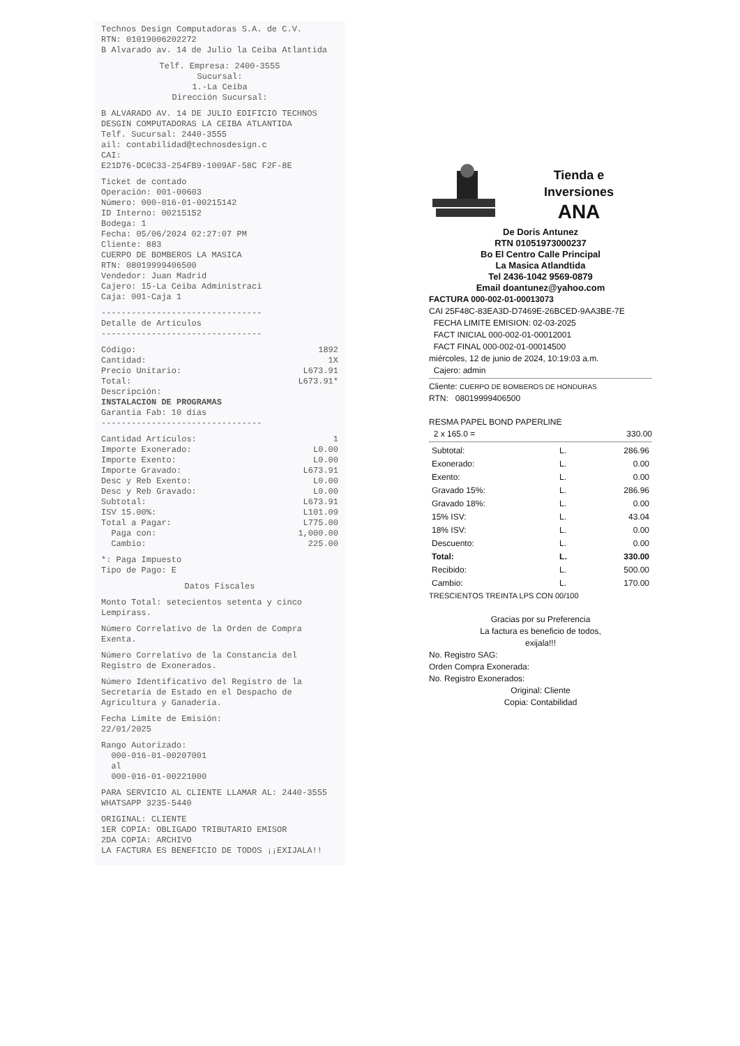Technos Design Computadoras S.A. de C.V.
RTN: 01019006202272
B Alvarado av. 14 de Julio la Ceiba Atlantida
Telf. Empresa: 2400-3555
Sucursal:
1.-La Ceiba
Dirección Sucursal:
B ALVARADO AV. 14 DE JULIO EDIFICIO TECHNOS DESGIN COMPUTADORAS LA CEIBA ATLANTIDA
Telf. Sucursal: 2440-3555
ail: contabilidad@technosdesign.c
CAI:
E21D76-DC0C33-254FB9-1009AF-58C F2F-8E
Ticket de contado
Operación: 001-00603
Número: 000-016-01-00215142
ID Interno: 00215152
Bodega: 1
Fecha: 05/06/2024 02:27:07 PM
Cliente: 883
CUERPO DE BOMBEROS LA MASICA
RTN: 08019999406500
Vendedor: Juan Madrid
Cajero: 15-La Ceiba Administraci
Caja: 001-Caja 1
--------------------------------
Detalle de Artículos
--------------------------------
Código: 1892
Cantidad: 1X
Precio Unitario: L673.91
Total: L673.91*
Descripción:
INSTALACION DE PROGRAMAS
Garantia Fab: 10 días
--------------------------------
Cantidad Artículos: 1
Importe Exonerado: L0.00
Importe Exento: L0.00
Importe Gravado: L673.91
Desc y Reb Exento: L0.00
Desc y Reb Gravado: L0.00
Subtotal: L673.91
ISV 15.00%: L101.09
Total a Pagar: L775.00
Paga con: 1,000.00
Cambio: 225.00
*: Paga Impuesto
Tipo de Pago: E
Datos Fiscales
Monto Total: setecientos setenta y cinco Lempirass.
Número Correlativo de la Orden de Compra Exenta.
Número Correlativo de la Constancia del Registro de Exonerados.
Número Identificativo del Registro de la Secretaría de Estado en el Despacho de Agricultura y Ganadería.
Fecha Límite de Emisión:
22/01/2025
Rango Autorizado:
000-016-01-00207001
al
000-016-01-00221000
PARA SERVICIO AL CLIENTE LLAMAR AL: 2440-3555 WHATSAPP 3235-5440
ORIGINAL: CLIENTE
1ER COPIA: OBLIGADO TRIBUTARIO EMISOR
2DA COPIA: ARCHIVO
LA FACTURA ES BENEFICIO DE TODOS ¡¡EXIJALA!!
Tienda e
Inversiones
ANA
De Doris Antunez
RTN 01051973000237
Bo El Centro Calle Principal
La Masica Atlandtida
Tel 2436-1042 9569-0879
Email doantunez@yahoo.com
FACTURA 000-002-01-00013073
CAI 25F48C-83EA3D-D7469E-26BCED-9AA3BE-7E
FECHA LIMITE EMISION: 02-03-2025
FACT INICIAL 000-002-01-00012001
FACT FINAL 000-002-01-00014500
miércoles, 12 de junio de 2024, 10:19:03 a.m.
Cajero: admin
Cliente: CUERPO DE BOMBEROS DE HONDURAS
RTN: 08019999406500
RESMA PAPEL BOND PAPERLINE
2 x 165.0 = 330.00
| Subtotal: | L. | 286.96 |
| Exonerado: | L. | 0.00 |
| Exento: | L. | 0.00 |
| Gravado 15%: | L. | 286.96 |
| Gravado 18%: | L. | 0.00 |
| 15% ISV: | L. | 43.04 |
| 18% ISV: | L. | 0.00 |
| Descuento: | L. | 0.00 |
| Total: | L. | 330.00 |
| Recibido: | L. | 500.00 |
| Cambio: | L. | 170.00 |
TRESCIENTOS TREINTA LPS CON 00/100
Gracias por su Preferencia
La factura es beneficio de todos,
exijala!!!
No. Registro SAG:
Orden Compra Exonerada:
No. Registro Exonerados:
Original: Cliente
Copia: Contabilidad